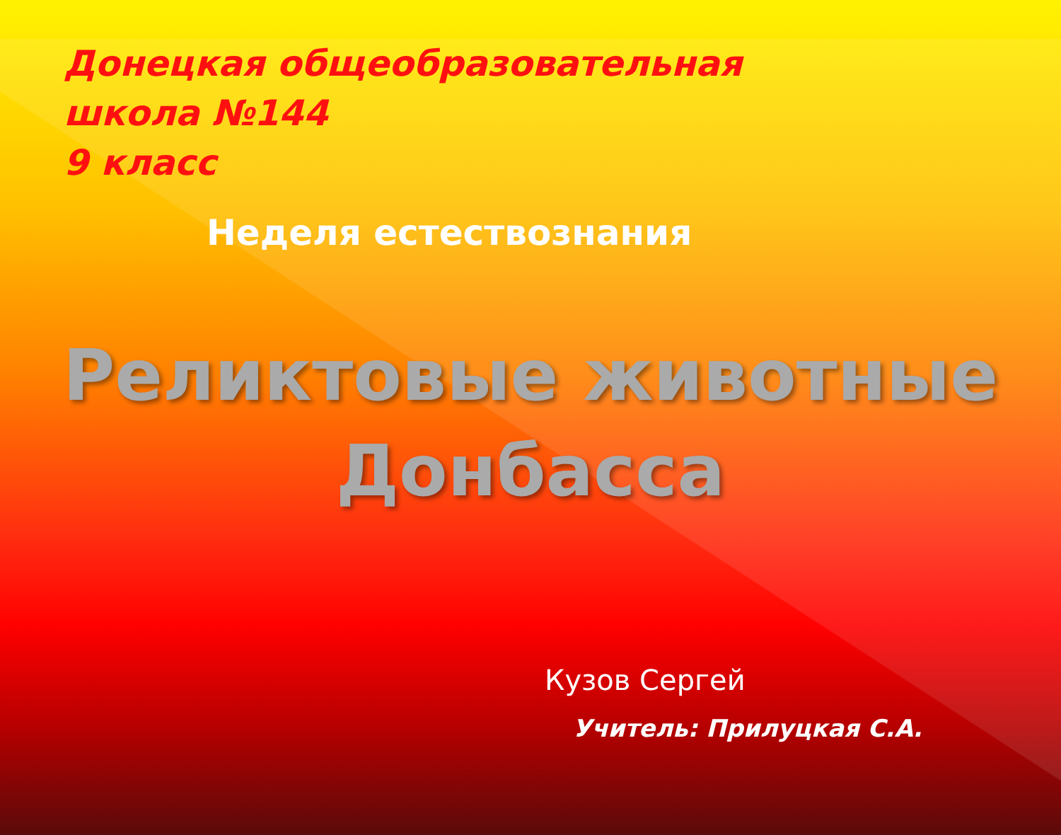Донецкая общеобразовательная
школа №144
9 класс
Неделя естествознания
Реликтовые животные
Донбасса
Кузов Сергей
Учитель: Прилуцкая С.А.